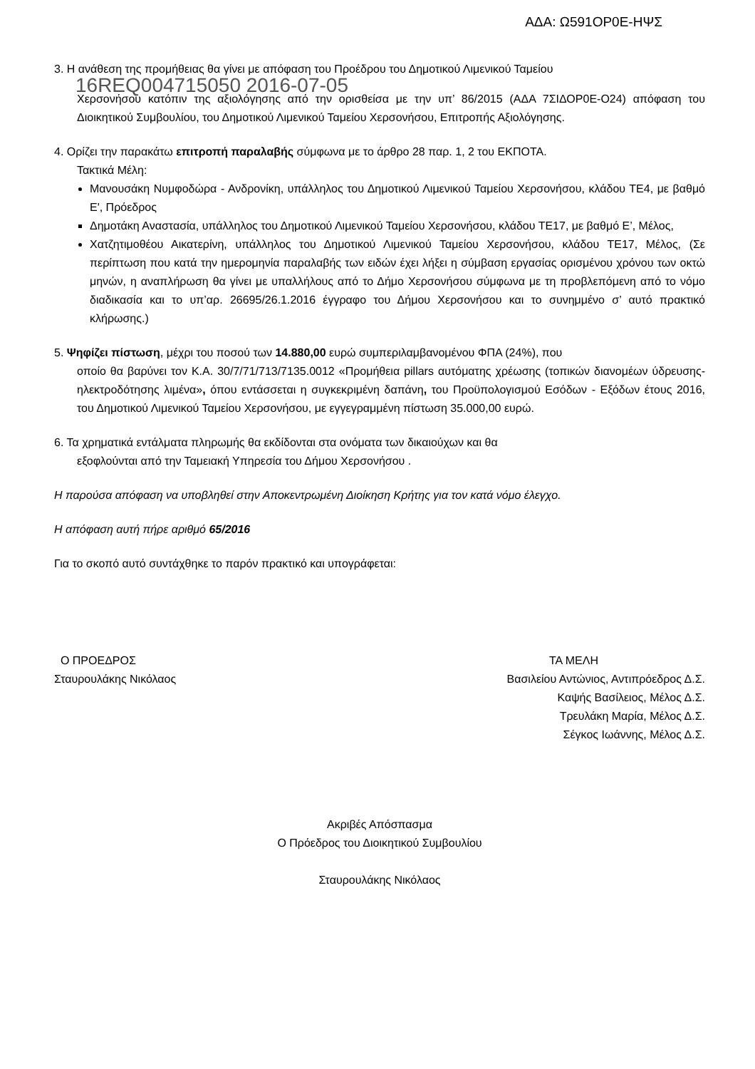ΑΔΑ: Ω591ΟΡ0Ε-ΗΨΣ
3. Η ανάθεση της προμήθειας θα γίνει με απόφαση του Προέδρου του Δημοτικού Λιμενικού Ταμείου
16REQ004715050 2016-07-05
Χερσονήσου κατόπιν της αξιολόγησης από την ορισθείσα με την υπ’ 86/2015 (ΑΔΑ 7ΣΙΔΟΡ0Ε-Ο24) απόφαση του Διοικητικού Συμβουλίου, του Δημοτικού Λιμενικού Ταμείου Χερσονήσου, Επιτροπής Αξιολόγησης.
4. Ορίζει την παρακάτω επιτροπή παραλαβής σύμφωνα με το άρθρο 28 παρ. 1, 2 του ΕΚΠΟΤΑ.
Τακτικά Μέλη:
Μανουσάκη Νυμφοδώρα - Ανδρονίκη, υπάλληλος του Δημοτικού Λιμενικού Ταμείου Χερσονήσου, κλάδου ΤΕ4, με βαθμό Ε', Πρόεδρος
Δημοτάκη Αναστασία, υπάλληλος του Δημοτικού Λιμενικού Ταμείου Χερσονήσου, κλάδου ΤΕ17, με βαθμό Ε’, Μέλος,
Χατζητιμοθέου Αικατερίνη, υπάλληλος του Δημοτικού Λιμενικού Ταμείου Χερσονήσου, κλάδου ΤΕ17, Μέλος, (Σε περίπτωση που κατά την ημερομηνία παραλαβής των ειδών έχει λήξει η σύμβαση εργασίας ορισμένου χρόνου των οκτώ μηνών, η αναπλήρωση θα γίνει με υπαλλήλους από το Δήμο Χερσονήσου σύμφωνα με τη προβλεπόμενη από το νόμο διαδικασία και το υπ’αρ. 26695/26.1.2016 έγγραφο του Δήμου Χερσονήσου και το συνημμένο σ’ αυτό πρακτικό κλήρωσης.)
5. Ψηφίζει πίστωση, μέχρι του ποσού των 14.880,00 ευρώ συμπεριλαμβανομένου ΦΠΑ (24%), που
οποίο θα βαρύνει τον Κ.Α. 30/7/71/713/7135.0012 «Προμήθεια pillars αυτόματης χρέωσης (τοπικών διανομέων ύδρευσης- ηλεκτροδότησης λιμένα», όπου εντάσσεται η συγκεκριμένη δαπάνη, του Προϋπολογισμού Εσόδων - Εξόδων έτους 2016, του Δημοτικού Λιμενικού Ταμείου Χερσονήσου, με εγγεγραμμένη πίστωση 35.000,00 ευρώ.
6. Τα χρηματικά εντάλματα πληρωμής θα εκδίδονται στα ονόματα των δικαιούχων και θα
εξοφλούνται από την Ταμειακή Υπηρεσία του Δήμου Χερσονήσου .
Η παρούσα απόφαση να υποβληθεί στην Αποκεντρωμένη Διοίκηση Κρήτης για τον κατά νόμο έλεγχο.
Η απόφαση αυτή πήρε αριθμό 65/2016
Για το σκοπό αυτό συντάχθηκε το παρόν πρακτικό και υπογράφεται:
Ο ΠΡΟΕΔΡΟΣ
Σταυρουλάκης Νικόλαος
ΤΑ ΜΕΛΗ
Βασιλείου Αντώνιος, Αντιπρόεδρος Δ.Σ.
Καψής Βασίλειος, Μέλος Δ.Σ.
Τρευλάκη Μαρία, Μέλος Δ.Σ.
Σέγκος Ιωάννης, Μέλος Δ.Σ.
Ακριβές Απόσπασμα
Ο Πρόεδρος του Διοικητικού Συμβουλίου
Σταυρουλάκης Νικόλαος